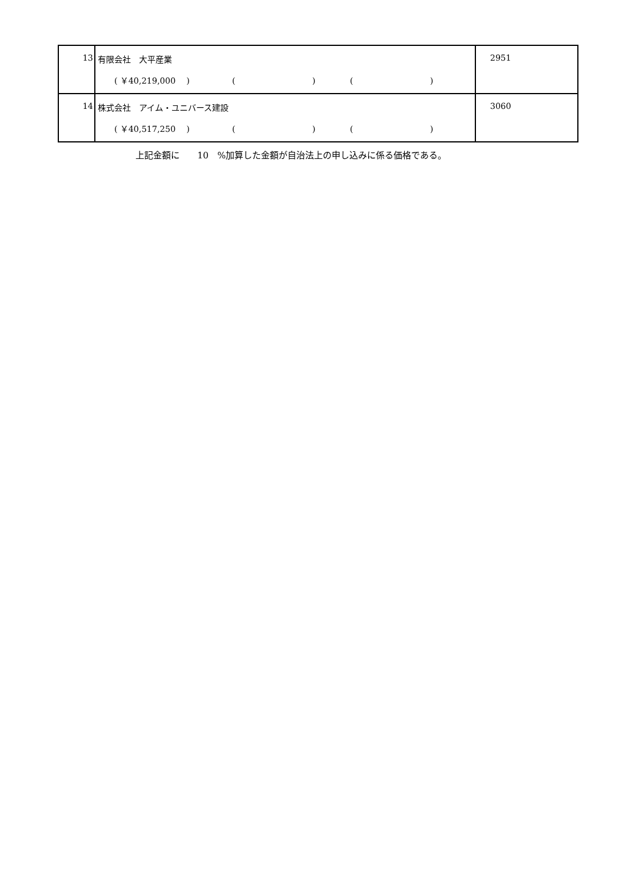| 13 | 有限会社 大平産業 ( ￥40,219,000 ) ( ) ( ) | 2951 |
| 14 | 株式会社 アイム・ユニバース建設 ( ￥40,517,250 ) ( ) ( ) | 3060 |
上記金額に　　10　%加算した金額が自治法上の申し込みに係る価格である。